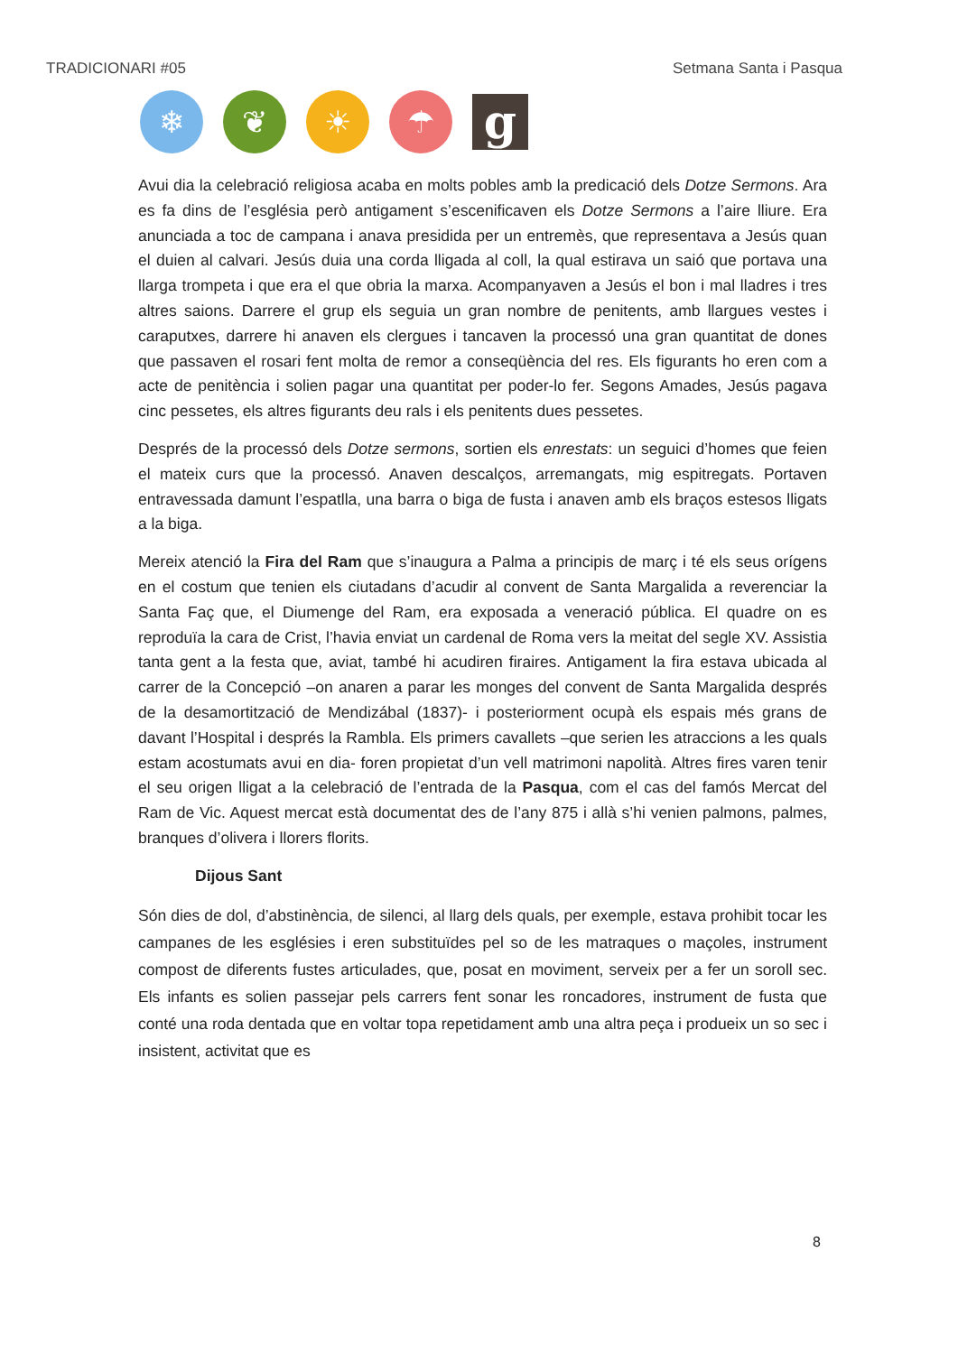TRADICIONARI #05 Setmana Santa i Pasqua
❄ ❦ ☀ ☂
g
Avui dia la celebració religiosa acaba en molts pobles amb la predicació dels Dotze Sermons. Ara es fa dins de l’església però antigament s’escenificaven els Dotze Sermons a l’aire lliure. Era anunciada a toc de campana i anava presidida per un entremès, que representava a Jesús quan el duien al calvari. Jesús duia una corda lligada al coll, la qual estirava un saió que portava una llarga trompeta i que era el que obria la marxa. Acompanyaven a Jesús el bon i mal lladres i tres altres saions. Darrere el grup els seguia un gran nombre de penitents, amb llargues vestes i caraputxes, darrere hi anaven els clergues i tancaven la processó una gran quantitat de dones que passaven el rosari fent molta de remor a conseqüència del res. Els figurants ho eren com a acte de penitència i solien pagar una quantitat per poder-lo fer. Segons Amades, Jesús pagava cinc pessetes, els altres figurants deu rals i els penitents dues pessetes.
Després de la processó dels Dotze sermons, sortien els enrestats: un seguici d’homes que feien el mateix curs que la processó. Anaven descalços, arremangats, mig espitregats. Portaven entravessada damunt l’espatlla, una barra o biga de fusta i anaven amb els braços estesos lligats a la biga.
Mereix atenció la Fira del Ram que s’inaugura a Palma a principis de març i té els seus orígens en el costum que tenien els ciutadans d’acudir al convent de Santa Margalida a reverenciar la Santa Faç que, el Diumenge del Ram, era exposada a veneració pública. El quadre on es reproduïa la cara de Crist, l’havia enviat un cardenal de Roma vers la meitat del segle XV. Assistia tanta gent a la festa que, aviat, també hi acudiren firaires. Antigament la fira estava ubicada al carrer de la Concepció –on anaren a parar les monges del convent de Santa Margalida després de la desamortització de Mendizábal (1837)- i posteriorment ocupà els espais més grans de davant l’Hospital i després la Rambla. Els primers cavallets –que serien les atraccions a les quals estam acostumats avui en dia- foren propietat d’un vell matrimoni napolità. Altres fires varen tenir el seu origen lligat a la celebració de l’entrada de la Pasqua, com el cas del famós Mercat del Ram de Vic. Aquest mercat està documentat des de l’any 875 i allà s’hi venien palmons, palmes, branques d’olivera i llorers florits.
Dijous Sant
Són dies de dol, d’abstinència, de silenci, al llarg dels quals, per exemple, estava prohibit tocar les campanes de les esglésies i eren substituïdes pel so de les matraques o maçoles, instrument compost de diferents fustes articulades, que, posat en moviment, serveix per a fer un soroll sec. Els infants es solien passejar pels carrers fent sonar les roncadores, instrument de fusta que conté una roda dentada que en voltar topa repetidament amb una altra peça i produeix un so sec i insistent, activitat que es
8